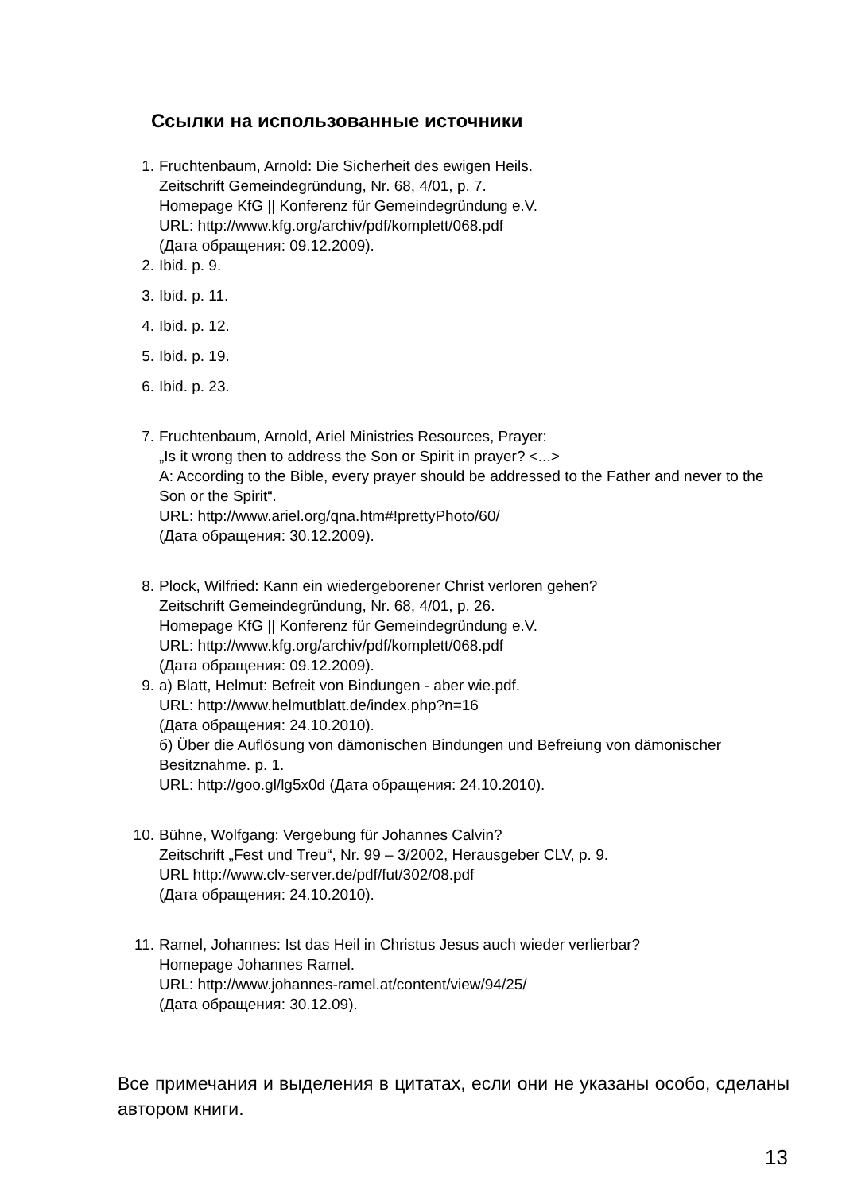Ссылки на использованные источники
1. Fruchtenbaum, Arnold: Die Sicherheit des ewigen Heils.
Zeitschrift Gemeindegründung, Nr. 68, 4/01, p. 7.
Homepage KfG || Konferenz für Gemeindegründung e.V.
URL: http://www.kfg.org/archiv/pdf/komplett/068.pdf
(Дата обращения: 09.12.2009).
2. Ibid. p. 9.
3. Ibid. p. 11.
4. Ibid. p. 12.
5. Ibid. p. 19.
6. Ibid. p. 23.
7. Fruchtenbaum, Arnold, Ariel Ministries Resources, Prayer:
„Is it wrong then to address the Son or Spirit in prayer? <...>
A: According to the Bible, every prayer should be addressed to the Father and never to the Son or the Spirit“.
URL: http://www.ariel.org/qna.htm#!prettyPhoto/60/
(Дата обращения: 30.12.2009).
8. Plock, Wilfried: Kann ein wiedergeborener Christ verloren gehen?
Zeitschrift Gemeindegründung, Nr. 68, 4/01, p. 26.
Homepage KfG || Konferenz für Gemeindegründung e.V.
URL: http://www.kfg.org/archiv/pdf/komplett/068.pdf
(Дата обращения: 09.12.2009).
9. а) Blatt, Helmut: Befreit von Bindungen - aber wie.pdf.
URL: http://www.helmutblatt.de/index.php?n=16
(Дата обращения: 24.10.2010).
б) Über die Auflösung von dämonischen Bindungen und Befreiung von dämonischer Besitznahme. p. 1.
URL: http://goo.gl/lg5x0d (Дата обращения: 24.10.2010).
10.
Bühne, Wolfgang: Vergebung für Johannes Calvin?
Zeitschrift „Fest und Treu“, Nr. 99 – 3/2002, Herausgeber CLV, p. 9.
URL http://www.clv-server.de/pdf/fut/302/08.pdf
(Дата обращения: 24.10.2010).
11.
Ramel, Johannes: Ist das Heil in Christus Jesus auch wieder verlierbar?
Homepage Johannes Ramel.
URL: http://www.johannes-ramel.at/content/view/94/25/
(Дата обращения: 30.12.09).
Все примечания и выделения в цитатах, если они не указаны особо, сделаны автором книги.
13